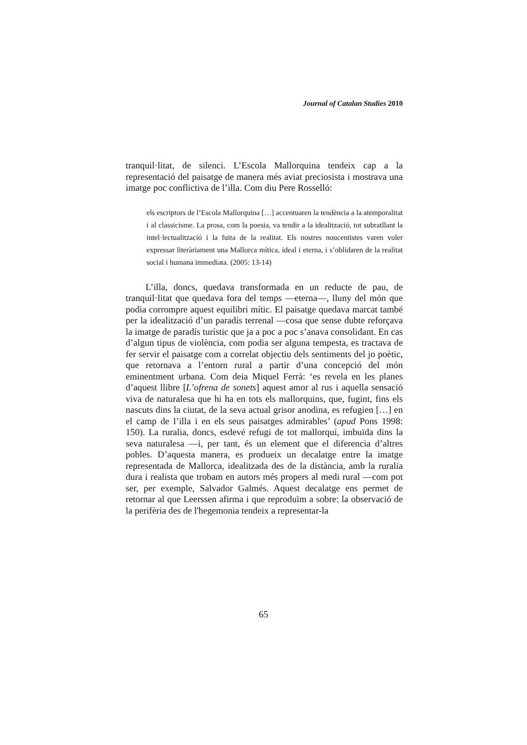Journal of Catalan Studies 2010
tranquil·litat, de silenci. L’Escola Mallorquina tendeix cap a la representació del paisatge de manera més aviat preciosista i mostrava una imatge poc conflictiva de l’illa. Com diu Pere Rosselló:
els escriptors de l’Escola Mallorquina […] accentuaren la tendència a la atemporalitat i al classicisme. La prosa, com la poesia, va tendir a la idealització, tot subratllant la intel·lectualització i la fuita de la realitat. Els nostres noucentistes varen voler expressar literàriament una Mallorca mítica, ideal i eterna, i s’oblidaren de la realitat social i humana immediata. (2005: 13-14)
L’illa, doncs, quedava transformada en un reducte de pau, de tranquil·litat que quedava fora del temps —eterna—, lluny del món que podia corrompre aquest equilibri mític. El paisatge quedava marcat també per la idealització d’un paradís terrenal —cosa que sense dubte reforçava la imatge de paradís turístic que ja a poc a poc s’anava consolidant. En cas d’algun tipus de violència, com podia ser alguna tempesta, es tractava de fer servir el paisatge com a correlat objectiu dels sentiments del jo poètic, que retornava a l’entorn rural a partir d’una concepció del món eminentment urbana. Com deia Miquel Ferrà: ‘es revela en les planes d’aquest llibre [L’ofrena de sonets] aquest amor al rus i aquella sensació viva de naturalesa que hi ha en tots els mallorquins, que, fugint, fins els nascuts dins la ciutat, de la seva actual grisor anodina, es refugien […] en el camp de l’illa i en els seus paisatges admirables’ (apud Pons 1998: 150). La ruralia, doncs, esdevé refugi de tot mallorquí, imbuïda dins la seva naturalesa —i, per tant, és un element que el diferencia d’altres pobles. D’aquesta manera, es produeix un decalatge entre la imatge representada de Mallorca, idealitzada des de la distància, amb la ruralia dura i realista que trobam en autors més propers al medi rural —com pot ser, per exemple, Salvador Galmés. Aquest decalatge ens permet de retornar al que Leerssen afirma i que reproduïm a sobre: la observació de la perifèria des de l'hegemonia tendeix a representar-la
65